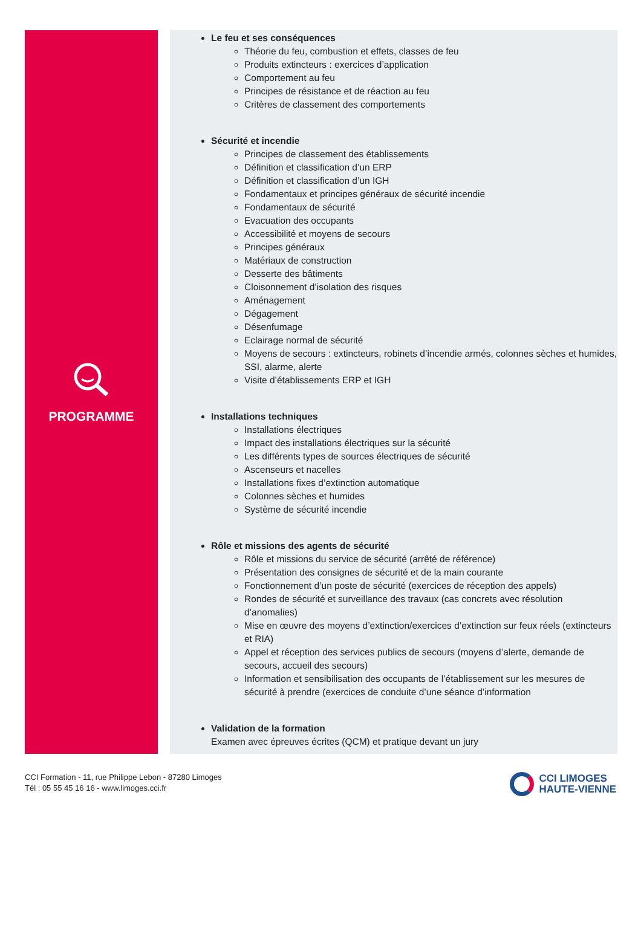PROGRAMME
Le feu et ses conséquences
Théorie du feu, combustion et effets, classes de feu
Produits extincteurs : exercices d’application
Comportement au feu
Principes de résistance et de réaction au feu
Critères de classement des comportements
Sécurité et incendie
Principes de classement des établissements
Définition et classification d’un ERP
Définition et classification d’un IGH
Fondamentaux et principes généraux de sécurité incendie
Fondamentaux de sécurité
Evacuation des occupants
Accessibilité et moyens de secours
Principes généraux
Matériaux de construction
Desserte des bâtiments
Cloisonnement d’isolation des risques
Aménagement
Dégagement
Désenfumage
Eclairage normal de sécurité
Moyens de secours : extincteurs, robinets d’incendie armés, colonnes sèches et humides, SSI, alarme, alerte
Visite d’établissements ERP et IGH
Installations techniques
Installations électriques
Impact des installations électriques sur la sécurité
Les différents types de sources électriques de sécurité
Ascenseurs et nacelles
Installations fixes d’extinction automatique
Colonnes sèches et humides
Système de sécurité incendie
Rôle et missions des agents de sécurité
Rôle et missions du service de sécurité (arrêté de référence)
Présentation des consignes de sécurité et de la main courante
Fonctionnement d’un poste de sécurité (exercices de réception des appels)
Rondes de sécurité et surveillance des travaux (cas concrets avec résolution d’anomalies)
Mise en œuvre des moyens d’extinction/exercices d’extinction sur feux réels (extincteurs et RIA)
Appel et réception des services publics de secours (moyens d’alerte, demande de secours, accueil des secours)
Information et sensibilisation des occupants de l’établissement sur les mesures de sécurité à prendre (exercices de conduite d’une séance d’information
Validation de la formation
Examen avec épreuves écrites (QCM) et pratique devant un jury
CCI Formation - 11, rue Philippe Lebon - 87280 Limoges
Tél : 05 55 45 16 16 - www.limoges.cci.fr
CCI LIMOGES
HAUTE-VIENNE